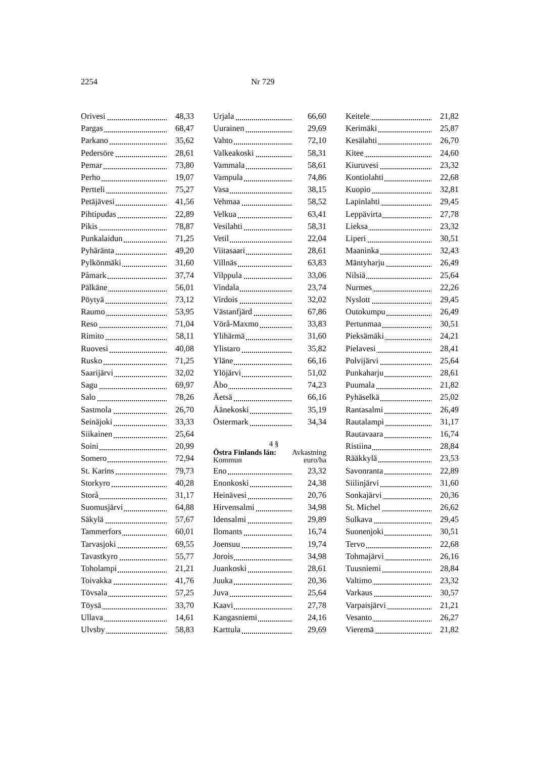2254 Nr 729
| Orivesi | 48,33 |
| Pargas | 68,47 |
| Parkano | 35,62 |
| Pedersöre | 28,61 |
| Pemar | 73,80 |
| Perho | 19,07 |
| Pertteli | 75,27 |
| Petäjävesi | 41,56 |
| Pihtipudas | 22,89 |
| Pikis | 78,87 |
| Punkalaidun | 71,25 |
| Pyhäränta | 49,20 |
| Pylkönmäki | 31,60 |
| Påmark | 37,74 |
| Pälkäne | 56,01 |
| Pöytyä | 73,12 |
| Raumo | 53,95 |
| Reso | 71,04 |
| Rimito | 58,11 |
| Ruovesi | 40,08 |
| Rusko | 71,25 |
| Saarijärvi | 32,02 |
| Sagu | 69,97 |
| Salo | 78,26 |
| Sastmola | 26,70 |
| Seinäjoki | 33,33 |
| Siikainen | 25,64 |
| Soini | 20,99 |
| Somero | 72,94 |
| St. Karins | 79,73 |
| Storkyro | 40,28 |
| Storå | 31,17 |
| Suomusjärvi | 64,88 |
| Säkylä | 57,67 |
| Tammerfors | 60,01 |
| Tarvasjoki | 69,55 |
| Tavastkyro | 55,77 |
| Toholampi | 21,21 |
| Toivakka | 41,76 |
| Tövsala | 57,25 |
| Töysä | 33,70 |
| Ullava | 14,61 |
| Ulvsby | 58,83 |
| Urjala | 66,60 |
| Uurainen | 29,69 |
| Vahto | 72,10 |
| Valkeakoski | 58,31 |
| Vammala | 58,61 |
| Vampula | 74,86 |
| Vasa | 38,15 |
| Vehmaa | 58,52 |
| Velkua | 63,41 |
| Vesilahti | 58,31 |
| Vetil | 22,04 |
| Viitasaari | 28,61 |
| Villnäs | 63,83 |
| Vilppula | 33,06 |
| Vindala | 23,74 |
| Virdois | 32,02 |
| Västanfjärd | 67,86 |
| Vörå-Maxmo | 33,83 |
| Ylihärmä | 31,60 |
| Ylistaro | 35,82 |
| Yläne | 66,16 |
| Ylöjärvi | 51,02 |
| Åbo | 74,23 |
| Äetsä | 66,16 |
| Äänekoski | 35,19 |
| Östermark | 34,34 |
| 4 § | |
| Östra Finlands län: Kommun | Avkastning euro/ha |
| Eno | 23,32 |
| Enonkoski | 24,38 |
| Heinävesi | 20,76 |
| Hirvensalmi | 34,98 |
| Idensalmi | 29,89 |
| Ilomants | 16,74 |
| Joensuu | 19,74 |
| Jorois | 34,98 |
| Juankoski | 28,61 |
| Juuka | 20,36 |
| Juva | 25,64 |
| Kaavi | 27,78 |
| Kangasniemi | 24,16 |
| Karttula | 29,69 |
| Keitele | 21,82 |
| Kerimäki | 25,87 |
| Kesälahti | 26,70 |
| Kitee | 24,60 |
| Kiuruvesi | 23,32 |
| Kontiolahti | 22,68 |
| Kuopio | 32,81 |
| Lapinlahti | 29,45 |
| Leppävirta | 27,78 |
| Lieksa | 23,32 |
| Liperi | 30,51 |
| Maaninka | 32,43 |
| Mäntyharju | 26,49 |
| Nilsiä | 25,64 |
| Nurmes | 22,26 |
| Nyslott | 29,45 |
| Outokumpu | 26,49 |
| Pertunmaa | 30,51 |
| Pieksämäki | 24,21 |
| Pielavesi | 28,41 |
| Polvijärvi | 25,64 |
| Punkaharju | 28,61 |
| Puumala | 21,82 |
| Pyhäselkä | 25,02 |
| Rantasalmi | 26,49 |
| Rautalampi | 31,17 |
| Rautavaara | 16,74 |
| Ristiina | 28,84 |
| Rääkkylä | 23,53 |
| Savonranta | 22,89 |
| Siilinjärvi | 31,60 |
| Sonkajärvi | 20,36 |
| St. Michel | 26,62 |
| Sulkava | 29,45 |
| Suonenjoki | 30,51 |
| Tervo | 22,68 |
| Tohmajärvi | 26,16 |
| Tuusniemi | 28,84 |
| Valtimo | 23,32 |
| Varkaus | 30,57 |
| Varpaisjärvi | 21,21 |
| Vesanto | 26,27 |
| Vieremä | 21,82 |